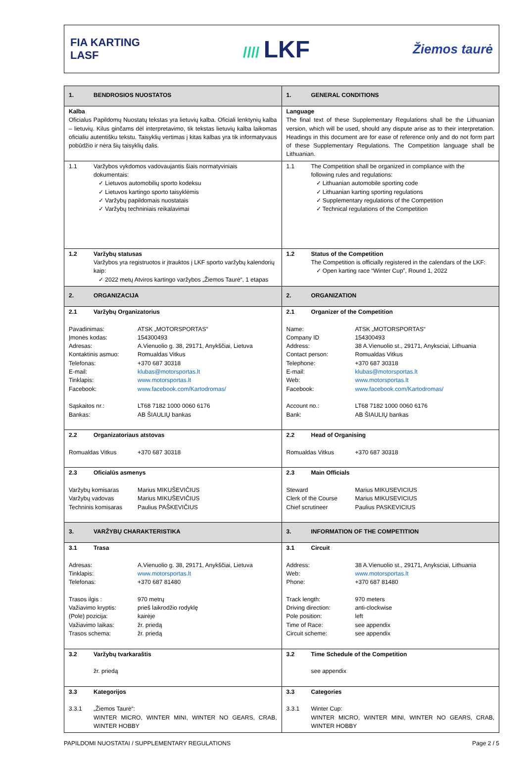FIA KARTING
LASF
//// LKF
Žiemos taurė
| 1. BENDROSIOS NUOSTATOS | 1. GENERAL CONDITIONS |
| Kalba Oficialus Papildomų Nuostatų tekstas yra lietuvių kalba. Oficiali lenktynių kalba – lietuvių. Kilus ginčams dėl interpretavimo, tik tekstas lietuvių kalba laikomas oficialiu autentišku tekstu. Taisyklių vertimas į kitas kalbas yra tik informatyvaus pobūdžio ir nėra šių taisyklių dalis. | Language The final text of these Supplementary Regulations shall be the Lithuanian version, which will be used, should any dispute arise as to their interpretation. Headings in this document are for ease of reference only and do not form part of these Supplementary Regulations. The Competition language shall be Lithuanian. |
| 1.1 Varžybos vykdomos vadovaujantis šiais normatyviniais dokumentais: ✓ Lietuvos automobilių sporto kodeksu ✓ Lietuvos kartingo sporto taisyklėmis ✓ Varžybų papildomais nuostatais ✓ Varžybų techniniais reikalavimai | 1.1 The Competition shall be organized in compliance with the following rules and regulations: ✓ Lithuanian automobile sporting code ✓ Lithuanian karting sporting regulations ✓ Supplementary regulations of the Competition ✓ Technical regulations of the Competition |
| 1.2 Varžybų statusas Varžybos yra registruotos ir įtrauktos į LKF sporto varžybų kalendorių kaip: ✓ 2022 metų Atviros kartingo varžybos „Žiemos Taurė“, 1 etapas | 1.2 Status of the Competition The Competition is officially registered in the calendars of the LKF: ✓ Open karting race “Winter Cup”, Round 1, 2022 |
| 2. ORGANIZACIJA | 2. ORGANIZATION |
| 2.1 Varžybų Organizatorius Pavadinimas: ATSK „MOTORSPORTAS“ Įmonės kodas: 154300493 Adresas: A.Vienuolio g. 38, 29171, Anykščiai, Lietuva Kontaktinis asmuo: Romualdas Vitkus Telefonas: +370 687 30318 E-mail: klubas@motorsportas.lt Tinklapis: www.motorsportas.lt Facebook: www.facebook.com/Kartodromas/ Sąskaitos nr.: LT68 7182 1000 0060 6176 Bankas: AB ŠIAULIŲ bankas | 2.1 Organizer of the Competition Name: ATSK „MOTORSPORTAS“ Company ID 154300493 Address: 38 A.Vienuolio st., 29171, Anyksciai, Lithuania Contact person: Romualdas Vitkus Telephone: +370 687 30318 E-mail: klubas@motorsportas.lt Web: www.motorsportas.lt Facebook: www.facebook.com/Kartodromas/ Account no.: LT68 7182 1000 0060 6176 Bank: AB ŠIAULIŲ bankas |
| 2.2 Organizatoriaus atstovas Romualdas Vitkus +370 687 30318 | 2.2 Head of Organising Romualdas Vitkus +370 687 30318 |
| 2.3 Oficialūs asmenys Varžybų komisaras Marius MIKUŠEVIČIUS Varžybų vadovas Marius MIKUŠEVIČIUS Techninis komisaras Paulius PAŠKEVIČIUS | 2.3 Main Officials Steward Marius MIKUSEVICIUS Clerk of the Course Marius MIKUSEVICIUS Chief scrutineer Paulius PASKEVICIUS |
| 3. VARŽYBŲ CHARAKTERISTIKA | 3. INFORMATION OF THE COMPETITION |
| 3.1 Trasa Adresas: A.Vienuolio g. 38, 29171, Anykščiai, Lietuva Tinklapis: www.motorsportas.lt Telefonas: +370 687 81480 Trasos ilgis : 970 metrų Važiavimo kryptis: prieš laikrodžio rodyklę (Pole) pozicija: kairėje Važiavimo laikas: žr. priedą Trasos schema: žr. priedą | 3.1 Circuit Address: 38 A.Vienuolio st., 29171, Anyksciai, Lithuania Web: www.motorsportas.lt Phone: +370 687 81480 Track length: 970 meters Driving direction: anti-clockwise Pole position: left Time of Race: see appendix Circuit scheme: see appendix |
| 3.2 Varžybų tvarkaraštis žr. priedą | 3.2 Time Schedule of the Competition see appendix |
| 3.3 Kategorijos 3.3.1 „Žiemos Taurė“: WINTER MICRO, WINTER MINI, WINTER NO GEARS, CRAB, WINTER HOBBY | 3.3 Categories 3.3.1 Winter Cup: WINTER MICRO, WINTER MINI, WINTER NO GEARS, CRAB, WINTER HOBBY |
PAPILDOMI NUOSTATAI / SUPPLEMENTARY REGULATIONS Page 2 / 5